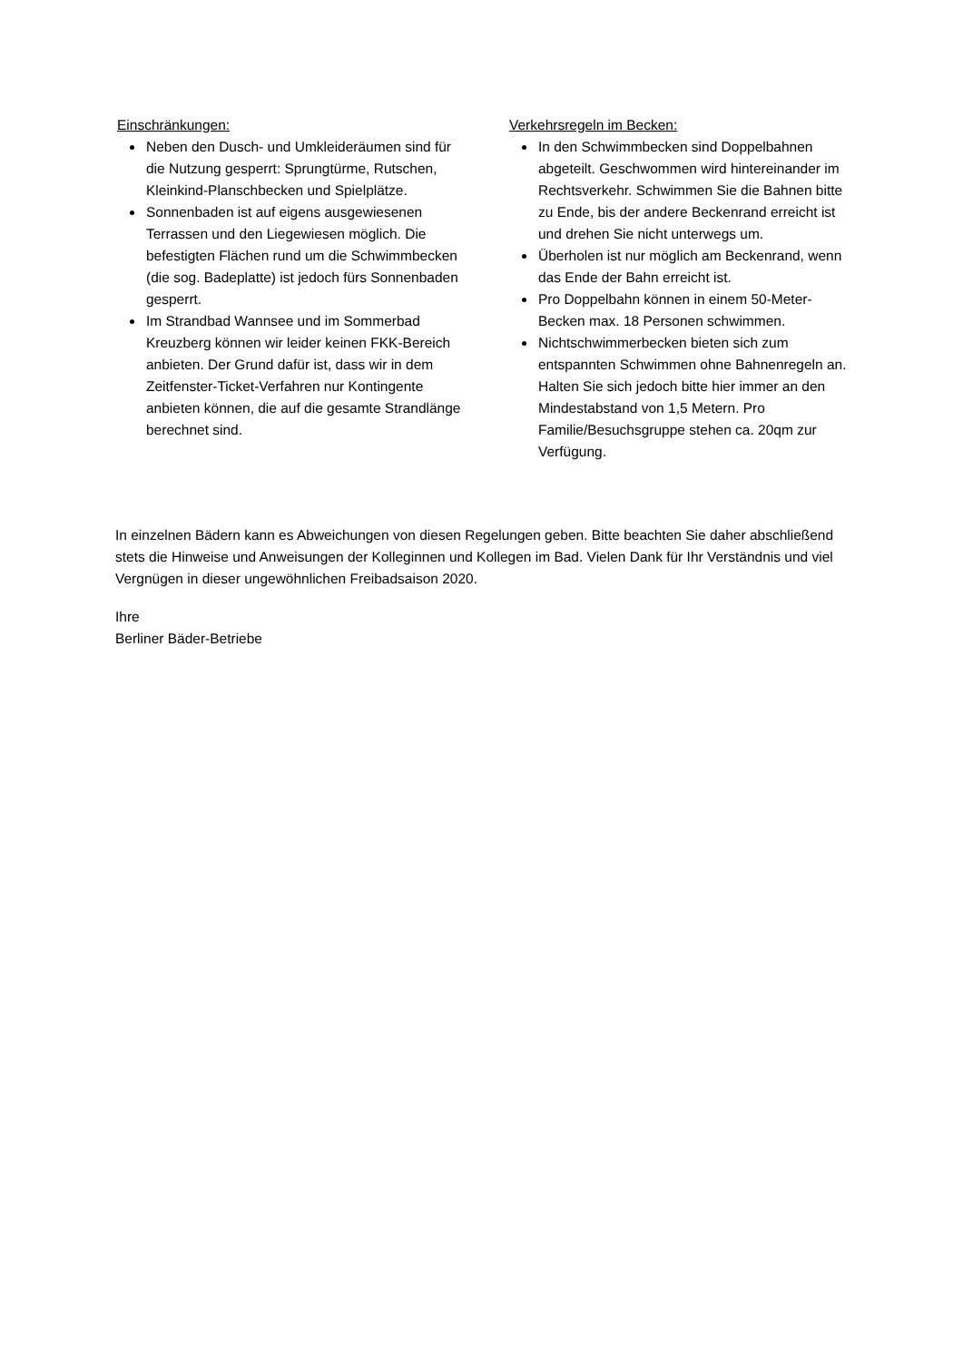Einschränkungen:
Neben den Dusch- und Umkleideräumen sind für die Nutzung gesperrt: Sprungtürme, Rutschen, Kleinkind-Planschbecken und Spielplätze.
Sonnenbaden ist auf eigens ausgewiesenen Terrassen und den Liegewiesen möglich. Die befestigten Flächen rund um die Schwimmbecken (die sog. Badeplatte) ist jedoch fürs Sonnenbaden gesperrt.
Im Strandbad Wannsee und im Sommerbad Kreuzberg können wir leider keinen FKK-Bereich anbieten. Der Grund dafür ist, dass wir in dem Zeitfenster-Ticket-Verfahren nur Kontingente anbieten können, die auf die gesamte Strandlänge berechnet sind.
Verkehrsregeln im Becken:
In den Schwimmbecken sind Doppelbahnen abgeteilt. Geschwommen wird hintereinander im Rechtsverkehr. Schwimmen Sie die Bahnen bitte zu Ende, bis der andere Beckenrand erreicht ist und drehen Sie nicht unterwegs um.
Überholen ist nur möglich am Beckenrand, wenn das Ende der Bahn erreicht ist.
Pro Doppelbahn können in einem 50-Meter-Becken max. 18 Personen schwimmen.
Nichtschwimmerbecken bieten sich zum entspannten Schwimmen ohne Bahnenregeln an. Halten Sie sich jedoch bitte hier immer an den Mindestabstand von 1,5 Metern. Pro Familie/Besuchsgruppe stehen ca. 20qm zur Verfügung.
In einzelnen Bädern kann es Abweichungen von diesen Regelungen geben. Bitte beachten Sie daher abschließend stets die Hinweise und Anweisungen der Kolleginnen und Kollegen im Bad. Vielen Dank für Ihr Verständnis und viel Vergnügen in dieser ungewöhnlichen Freibadsaison 2020.
Ihre
Berliner Bäder-Betriebe